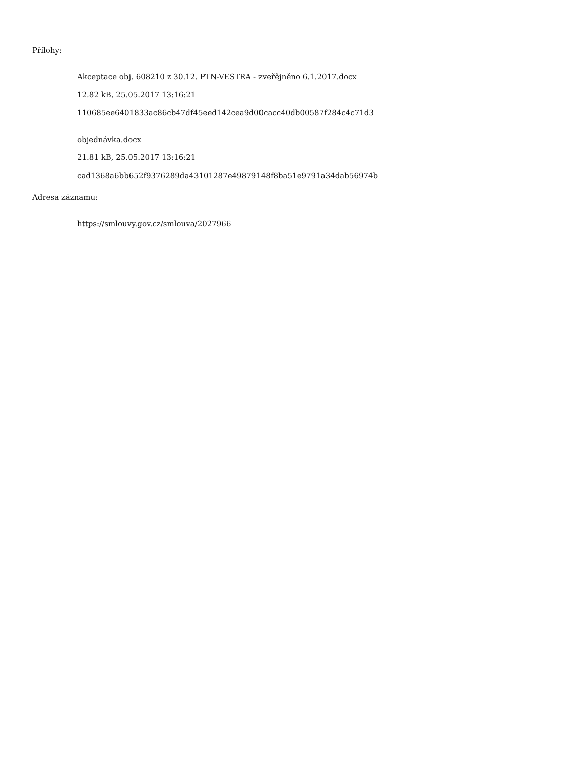Přílohy:
Akceptace obj. 608210 z 30.12. PTN-VESTRA - zveřějněno 6.1.2017.docx
12.82 kB, 25.05.2017 13:16:21
110685ee6401833ac86cb47df45eed142cea9d00cacc40db00587f284c4c71d3
objednávka.docx
21.81 kB, 25.05.2017 13:16:21
cad1368a6bb652f9376289da43101287e49879148f8ba51e9791a34dab56974b
Adresa záznamu:
https://smlouvy.gov.cz/smlouva/2027966